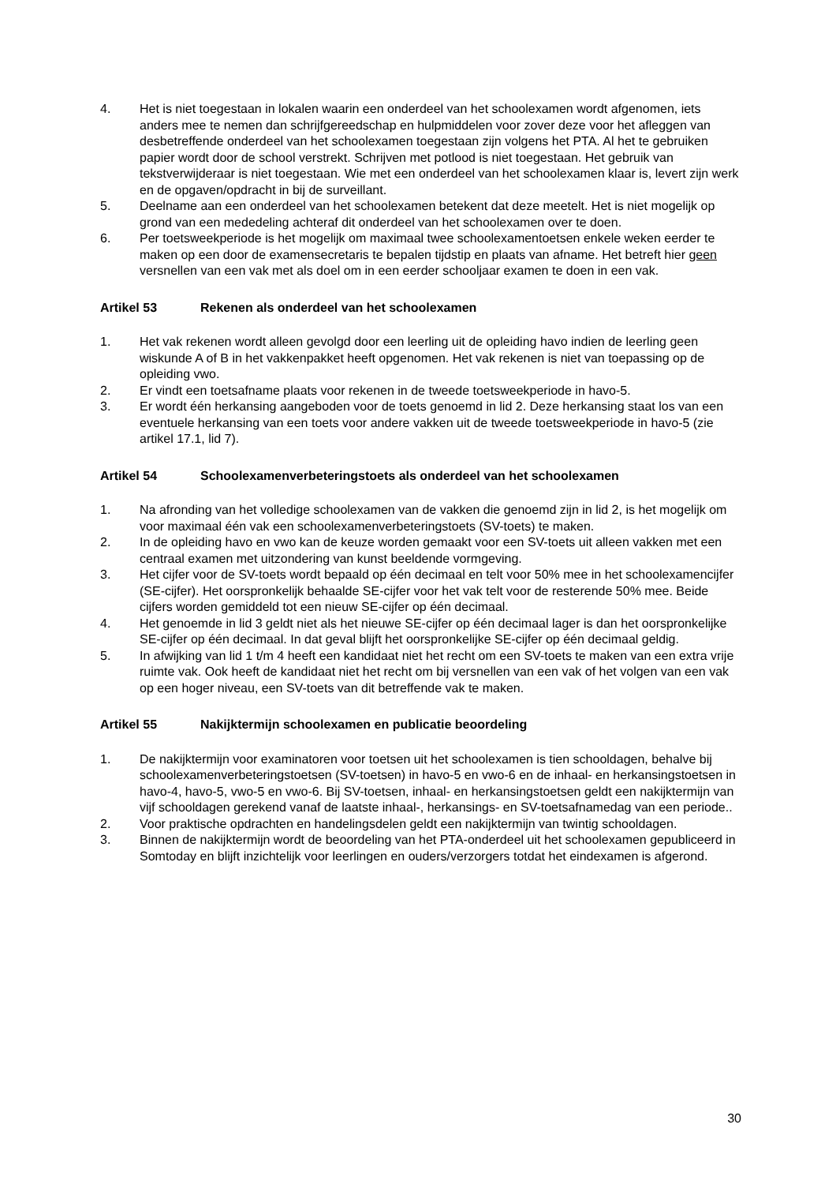4. Het is niet toegestaan in lokalen waarin een onderdeel van het schoolexamen wordt afgenomen, iets anders mee te nemen dan schrijfgereedschap en hulpmiddelen voor zover deze voor het afleggen van desbetreffende onderdeel van het schoolexamen toegestaan zijn volgens het PTA. Al het te gebruiken papier wordt door de school verstrekt. Schrijven met potlood is niet toegestaan. Het gebruik van tekstverwijderaar is niet toegestaan. Wie met een onderdeel van het schoolexamen klaar is, levert zijn werk en de opgaven/opdracht in bij de surveillant.
5. Deelname aan een onderdeel van het schoolexamen betekent dat deze meetelt. Het is niet mogelijk op grond van een mededeling achteraf dit onderdeel van het schoolexamen over te doen.
6. Per toetsweekperiode is het mogelijk om maximaal twee schoolexamentoetsen enkele weken eerder te maken op een door de examensecretaris te bepalen tijdstip en plaats van afname. Het betreft hier geen versnellen van een vak met als doel om in een eerder schooljaar examen te doen in een vak.
Artikel 53 Rekenen als onderdeel van het schoolexamen
1. Het vak rekenen wordt alleen gevolgd door een leerling uit de opleiding havo indien de leerling geen wiskunde A of B in het vakkenpakket heeft opgenomen. Het vak rekenen is niet van toepassing op de opleiding vwo.
2. Er vindt een toetsafname plaats voor rekenen in de tweede toetsweekperiode in havo-5.
3. Er wordt één herkansing aangeboden voor de toets genoemd in lid 2. Deze herkansing staat los van een eventuele herkansing van een toets voor andere vakken uit de tweede toetsweekperiode in havo-5 (zie artikel 17.1, lid 7).
Artikel 54 Schoolexamenverbeteringstoets als onderdeel van het schoolexamen
1. Na afronding van het volledige schoolexamen van de vakken die genoemd zijn in lid 2, is het mogelijk om voor maximaal één vak een schoolexamenverbeteringstoets (SV-toets) te maken.
2. In de opleiding havo en vwo kan de keuze worden gemaakt voor een SV-toets uit alleen vakken met een centraal examen met uitzondering van kunst beeldende vormgeving.
3. Het cijfer voor de SV-toets wordt bepaald op één decimaal en telt voor 50% mee in het schoolexamencijfer (SE-cijfer). Het oorspronkelijk behaalde SE-cijfer voor het vak telt voor de resterende 50% mee. Beide cijfers worden gemiddeld tot een nieuw SE-cijfer op één decimaal.
4. Het genoemde in lid 3 geldt niet als het nieuwe SE-cijfer op één decimaal lager is dan het oorspronkelijke SE-cijfer op één decimaal. In dat geval blijft het oorspronkelijke SE-cijfer op één decimaal geldig.
5. In afwijking van lid 1 t/m 4 heeft een kandidaat niet het recht om een SV-toets te maken van een extra vrije ruimte vak. Ook heeft de kandidaat niet het recht om bij versnellen van een vak of het volgen van een vak op een hoger niveau, een SV-toets van dit betreffende vak te maken.
Artikel 55 Nakijktermijn schoolexamen en publicatie beoordeling
1. De nakijktermijn voor examinatoren voor toetsen uit het schoolexamen is tien schooldagen, behalve bij schoolexamenverbeteringstoetsen (SV-toetsen) in havo-5 en vwo-6 en de inhaal- en herkansingstoetsen in havo-4, havo-5, vwo-5 en vwo-6. Bij SV-toetsen, inhaal- en herkansingstoetsen geldt een nakijktermijn van vijf schooldagen gerekend vanaf de laatste inhaal-, herkansings- en SV-toetsafnamedag van een periode..
2. Voor praktische opdrachten en handelingsdelen geldt een nakijktermijn van twintig schooldagen.
3. Binnen de nakijktermijn wordt de beoordeling van het PTA-onderdeel uit het schoolexamen gepubliceerd in Somtoday en blijft inzichtelijk voor leerlingen en ouders/verzorgers totdat het eindexamen is afgerond.
30